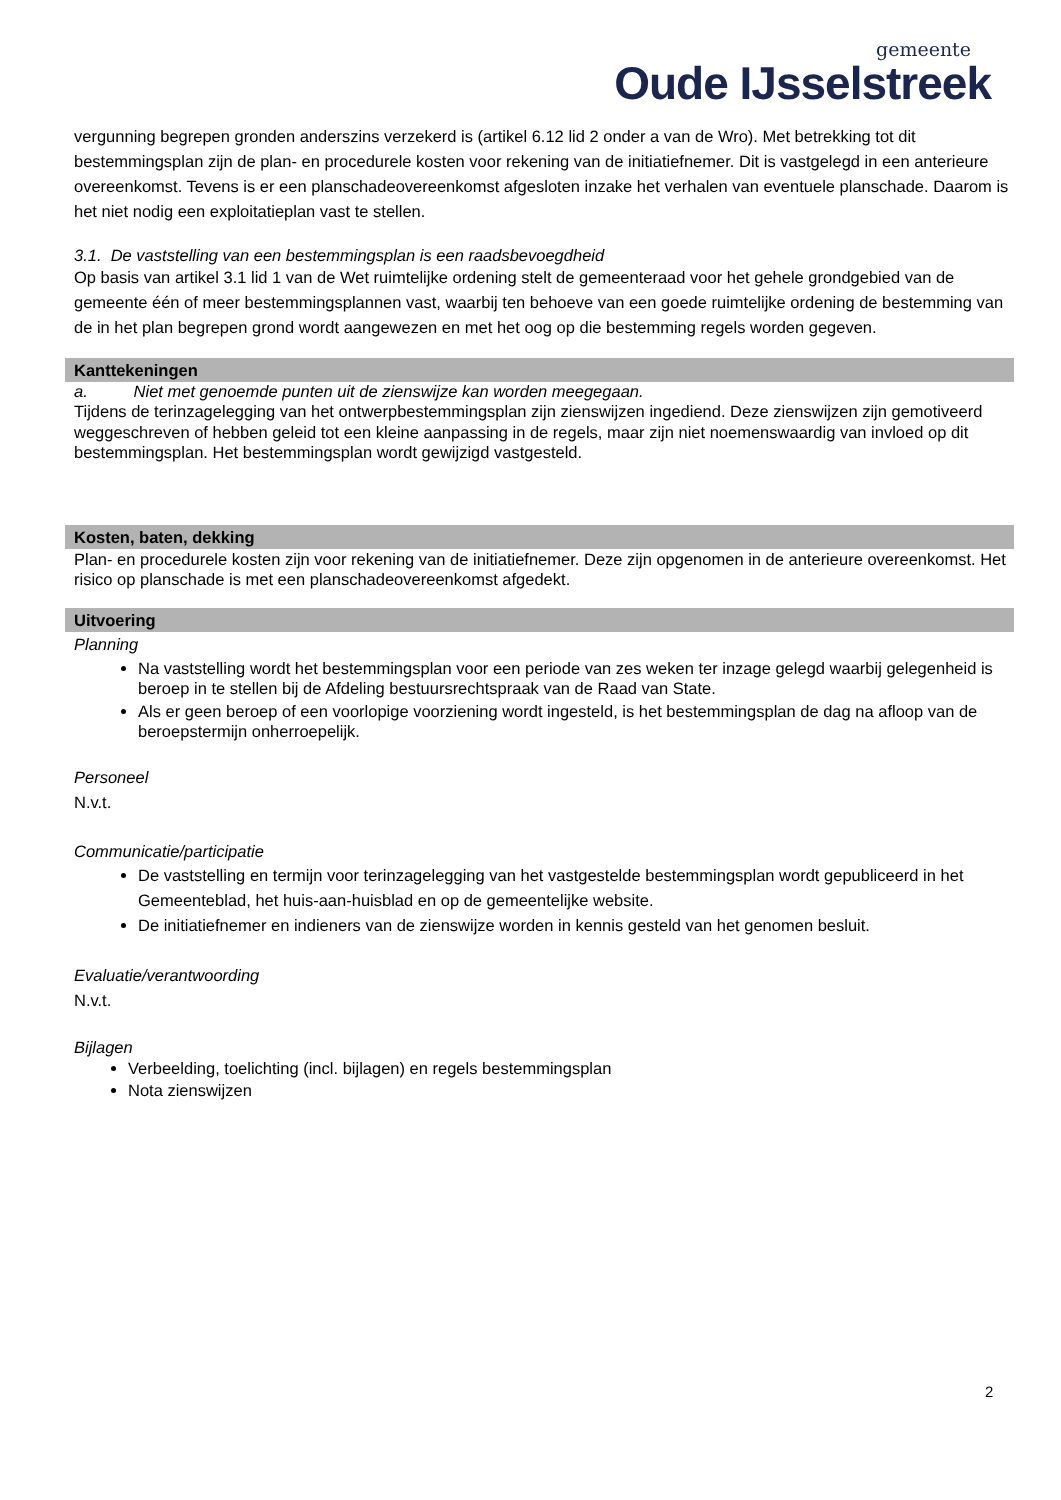gemeente
Oude IJsselstreek
vergunning begrepen gronden anderszins verzekerd is (artikel 6.12 lid 2 onder a van de Wro). Met betrekking tot dit bestemmingsplan zijn de plan- en procedurele kosten voor rekening van de initiatiefnemer. Dit is vastgelegd in een anterieure overeenkomst. Tevens is er een planschadeovereenkomst afgesloten inzake het verhalen van eventuele planschade. Daarom is het niet nodig een exploitatieplan vast te stellen.
3.1. De vaststelling van een bestemmingsplan is een raadsbevoegdheid
Op basis van artikel 3.1 lid 1 van de Wet ruimtelijke ordening stelt de gemeenteraad voor het gehele grondgebied van de gemeente één of meer bestemmingsplannen vast, waarbij ten behoeve van een goede ruimtelijke ordening de bestemming van de in het plan begrepen grond wordt aangewezen en met het oog op die bestemming regels worden gegeven.
Kanttekeningen
a. Niet met genoemde punten uit de zienswijze kan worden meegegaan.
Tijdens de terinzagelegging van het ontwerpbestemmingsplan zijn zienswijzen ingediend. Deze zienswijzen zijn gemotiveerd weggeschreven of hebben geleid tot een kleine aanpassing in de regels, maar zijn niet noemenswaardig van invloed op dit bestemmingsplan. Het bestemmingsplan wordt gewijzigd vastgesteld.
Kosten, baten, dekking
Plan- en procedurele kosten zijn voor rekening van de initiatiefnemer. Deze zijn opgenomen in de anterieure overeenkomst. Het risico op planschade is met een planschadeovereenkomst afgedekt.
Uitvoering
Planning
Na vaststelling wordt het bestemmingsplan voor een periode van zes weken ter inzage gelegd waarbij gelegenheid is beroep in te stellen bij de Afdeling bestuursrechtspraak van de Raad van State.
Als er geen beroep of een voorlopige voorziening wordt ingesteld, is het bestemmingsplan de dag na afloop van de beroepstermijn onherroepelijk.
Personeel
N.v.t.
Communicatie/participatie
De vaststelling en termijn voor terinzagelegging van het vastgestelde bestemmingsplan wordt gepubliceerd in het Gemeenteblad, het huis-aan-huisblad en op de gemeentelijke website.
De initiatiefnemer en indieners van de zienswijze worden in kennis gesteld van het genomen besluit.
Evaluatie/verantwoording
N.v.t.
Bijlagen
Verbeelding, toelichting (incl. bijlagen) en regels bestemmingsplan
Nota zienswijzen
2